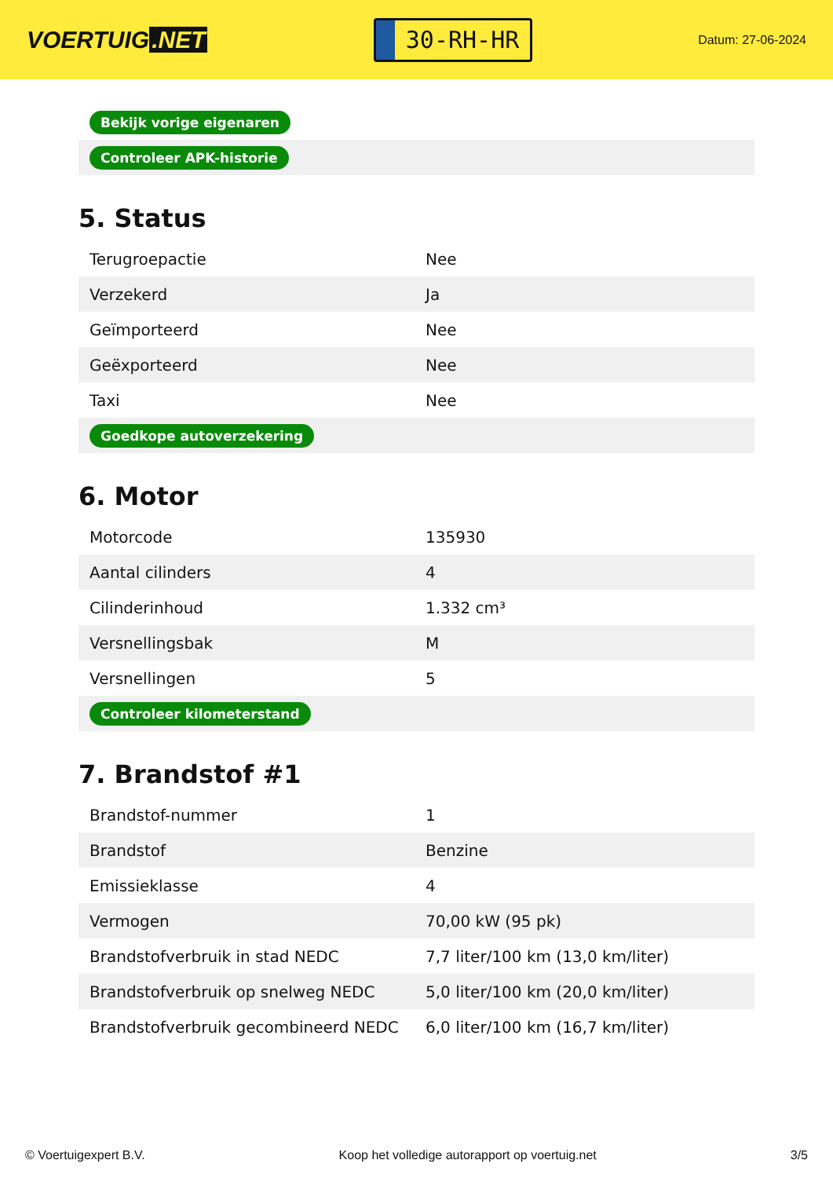VOERTUIG.NET
30-RH-HR
Datum: 27-06-2024
| Bekijk vorige eigenaren |
| Controleer APK-historie |
5. Status
| Terugroepactie | Nee |
| Verzekerd | Ja |
| Geïmporteerd | Nee |
| Geëxporteerd | Nee |
| Taxi | Nee |
| Goedkope autoverzekering | |
6. Motor
| Motorcode | 135930 |
| Aantal cilinders | 4 |
| Cilinderinhoud | 1.332 cm³ |
| Versnellingsbak | M |
| Versnellingen | 5 |
| Controleer kilometerstand | |
7. Brandstof #1
| Brandstof-nummer | 1 |
| Brandstof | Benzine |
| Emissieklasse | 4 |
| Vermogen | 70,00 kW (95 pk) |
| Brandstofverbruik in stad NEDC | 7,7 liter/100 km (13,0 km/liter) |
| Brandstofverbruik op snelweg NEDC | 5,0 liter/100 km (20,0 km/liter) |
| Brandstofverbruik gecombineerd NEDC | 6,0 liter/100 km (16,7 km/liter) |
© Voertuigexpert B.V. Koop het volledige autorapport op voertuig.net 3/5